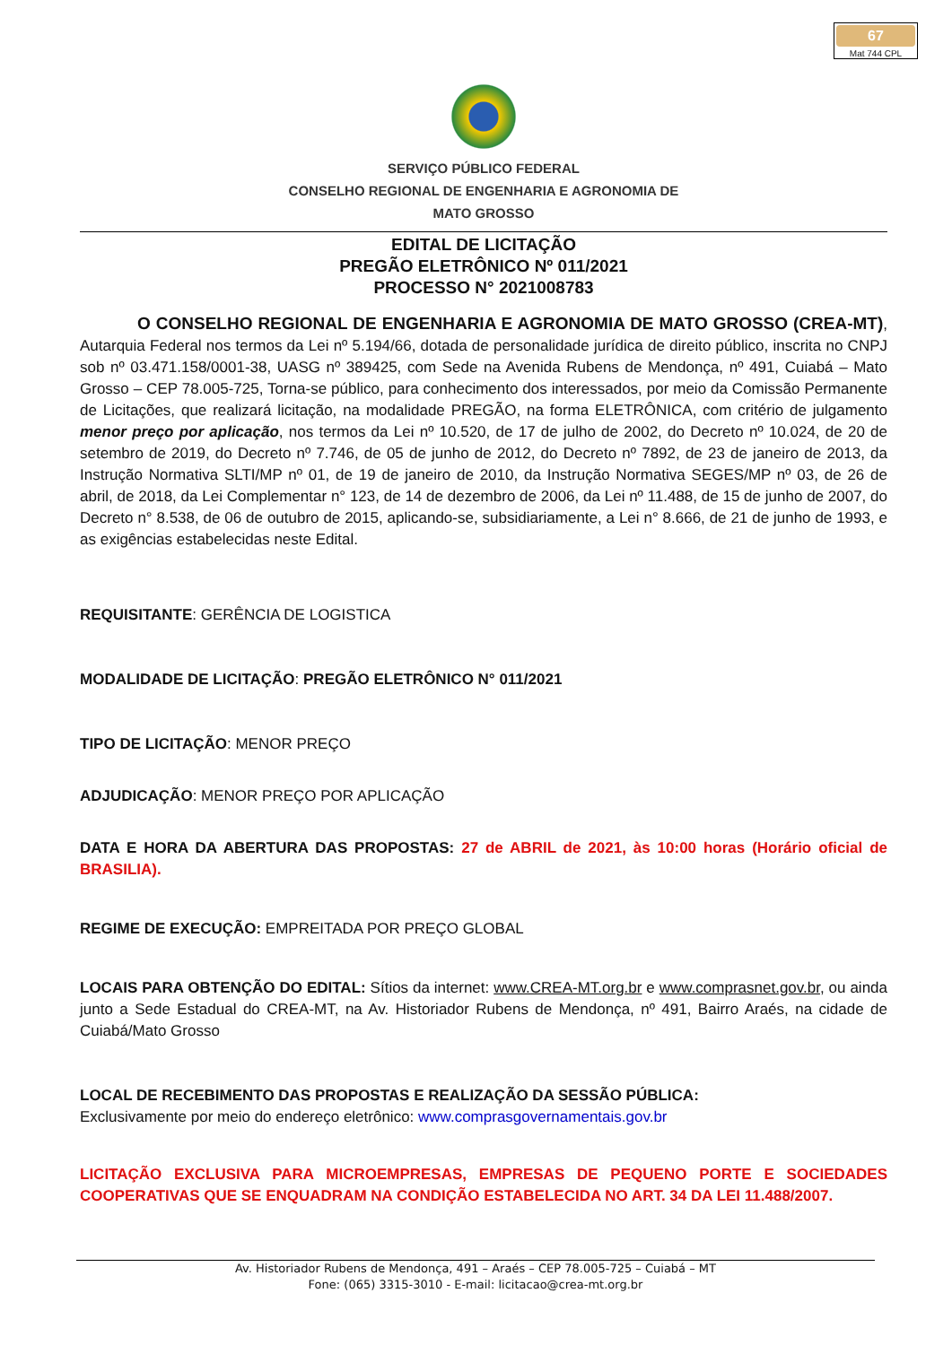67
Mat 744 CPL
SERVIÇO PÚBLICO FEDERAL
CONSELHO REGIONAL DE ENGENHARIA E AGRONOMIA DE
MATO GROSSO
EDITAL DE LICITAÇÃO
PREGÃO ELETRÔNICO Nº 011/2021
PROCESSO N° 2021008783
O CONSELHO REGIONAL DE ENGENHARIA E AGRONOMIA DE MATO GROSSO (CREA-MT), Autarquia Federal nos termos da Lei nº 5.194/66, dotada de personalidade jurídica de direito público, inscrita no CNPJ sob nº 03.471.158/0001-38, UASG nº 389425, com Sede na Avenida Rubens de Mendonça, nº 491, Cuiabá – Mato Grosso – CEP 78.005-725, Torna-se público, para conhecimento dos interessados, por meio da Comissão Permanente de Licitações, que realizará licitação, na modalidade PREGÃO, na forma ELETRÔNICA, com critério de julgamento menor preço por aplicação, nos termos da Lei nº 10.520, de 17 de julho de 2002, do Decreto nº 10.024, de 20 de setembro de 2019, do Decreto nº 7.746, de 05 de junho de 2012, do Decreto nº 7892, de 23 de janeiro de 2013, da Instrução Normativa SLTI/MP nº 01, de 19 de janeiro de 2010, da Instrução Normativa SEGES/MP nº 03, de 26 de abril, de 2018, da Lei Complementar n° 123, de 14 de dezembro de 2006, da Lei nº 11.488, de 15 de junho de 2007, do Decreto n° 8.538, de 06 de outubro de 2015, aplicando-se, subsidiariamente, a Lei n° 8.666, de 21 de junho de 1993, e as exigências estabelecidas neste Edital.
REQUISITANTE: GERÊNCIA DE LOGISTICA
MODALIDADE DE LICITAÇÃO: PREGÃO ELETRÔNICO N° 011/2021
TIPO DE LICITAÇÃO: MENOR PREÇO
ADJUDICAÇÃO: MENOR PREÇO POR APLICAÇÃO
DATA E HORA DA ABERTURA DAS PROPOSTAS: 27 de ABRIL de 2021, às 10:00 horas (Horário oficial de BRASILIA).
REGIME DE EXECUÇÃO: EMPREITADA POR PREÇO GLOBAL
LOCAIS PARA OBTENÇÃO DO EDITAL: Sítios da internet: www.CREA-MT.org.br e www.comprasnet.gov.br, ou ainda junto a Sede Estadual do CREA-MT, na Av. Historiador Rubens de Mendonça, nº 491, Bairro Araés, na cidade de Cuiabá/Mato Grosso
LOCAL DE RECEBIMENTO DAS PROPOSTAS E REALIZAÇÃO DA SESSÃO PÚBLICA:
Exclusivamente por meio do endereço eletrônico: www.comprasgovernamentais.gov.br
LICITAÇÃO EXCLUSIVA PARA MICROEMPRESAS, EMPRESAS DE PEQUENO PORTE E SOCIEDADES COOPERATIVAS QUE SE ENQUADRAM NA CONDIÇÃO ESTABELECIDA NO ART. 34 DA LEI 11.488/2007.
Av. Historiador Rubens de Mendonça, 491 – Araés – CEP 78.005-725 – Cuiabá – MT
Fone: (065) 3315-3010 - E-mail: licitacao@crea-mt.org.br